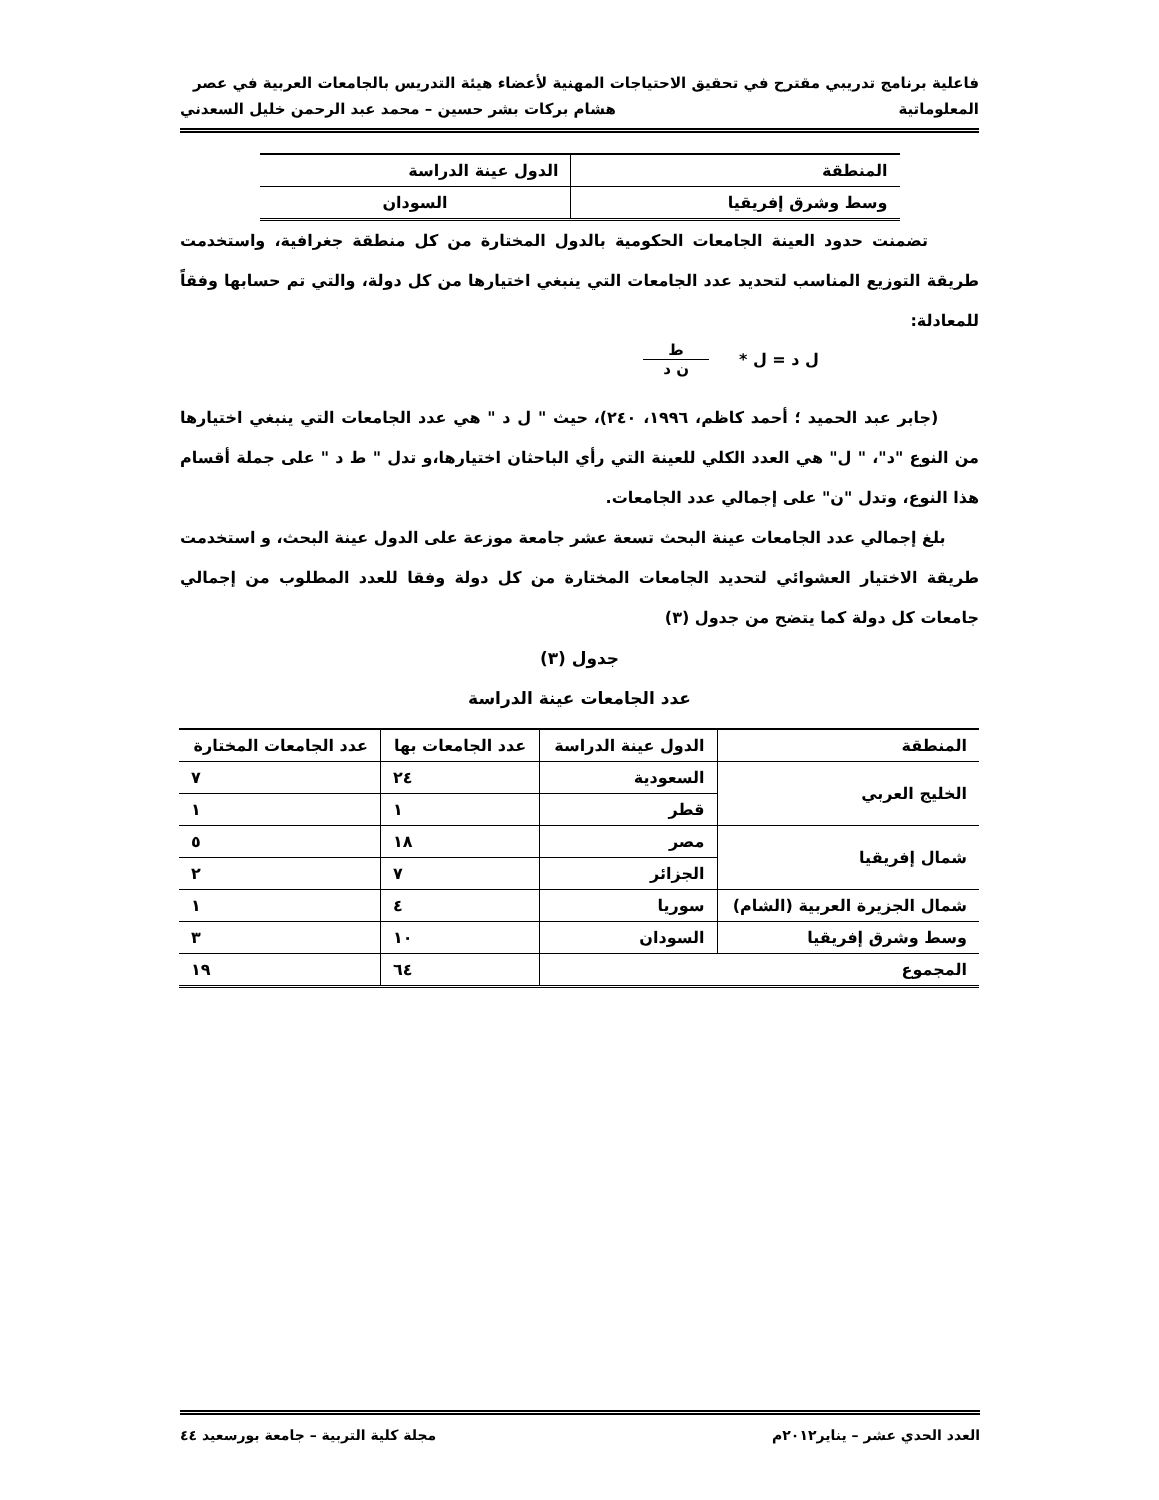فاعلية برنامج تدريبي مقترح في تحقيق الاحتياجات المهنية لأعضاء هيئة التدريس بالجامعات العربية في عصر
المعلوماتية هشام بركات بشر حسين – محمد عبد الرحمن خليل السعدني
| المنطقة | الدول عينة الدراسة |
| --- | --- |
| وسط وشرق إفريقيا | السودان |
تضمنت حدود العينة الجامعات الحكومية بالدول المختارة من كل منطقة جغرافية، واستخدمت طريقة التوزيع المناسب لتحديد عدد الجامعات التي ينبغي اختيارها من كل دولة، والتي تم حسابها وفقاً للمعادلة:
ل د = ل * ط
ن د
(جابر عبد الحميد ؛ أحمد كاظم، ١٩٩٦، ٢٤٠)، حيث " ل د " هي عدد الجامعات التي ينبغي اختيارها من النوع "د"، " ل" هي العدد الكلي للعينة التي رأي الباحثان اختيارها،و تدل " ط د " على جملة أقسام هذا النوع، وتدل "ن" على إجمالي عدد الجامعات.
بلغ إجمالي عدد الجامعات عينة البحث تسعة عشر جامعة موزعة على الدول عينة البحث، و استخدمت طريقة الاختيار العشوائي لتحديد الجامعات المختارة من كل دولة وفقا للعدد المطلوب من إجمالي جامعات كل دولة كما يتضح من جدول (٣)
جدول (٣)
عدد الجامعات عينة الدراسة
| المنطقة | الدول عينة الدراسة | عدد الجامعات بها | عدد الجامعات المختارة |
| الخليج العربي | السعودية | ٢٤ | ٧ |
| | قطر | ١ | ١ |
| شمال إفريقيا | مصر | ١٨ | ٥ |
| | الجزائر | ٧ | ٢ |
| شمال الجزيرة العربية (الشام) | سوريا | ٤ | ١ |
| وسط وشرق إفريقيا | السودان | ١٠ | ٣ |
| المجموع | | ٦٤ | ١٩ |
العدد الحدي عشر – يناير٢٠١٢م مجلة كلية التربية – جامعة بورسعيد ٤٤